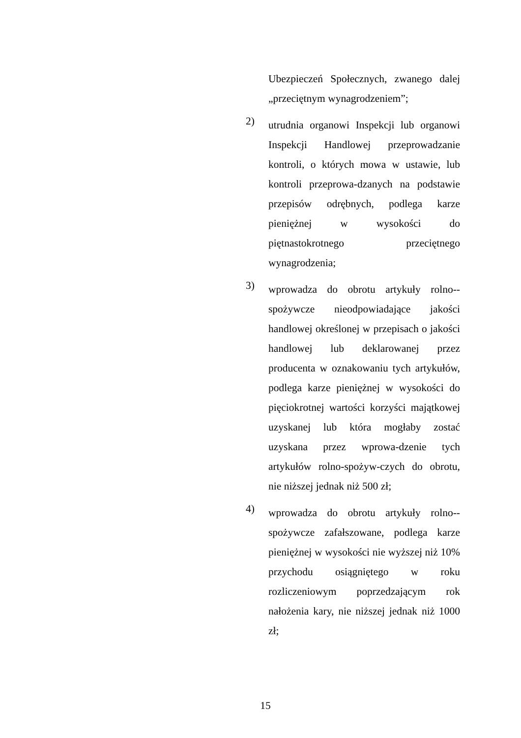Ubezpieczeń Społecznych, zwanego dalej „przeciętnym wynagrodzeniem”;
2)
utrudnia organowi Inspekcji lub organowi Inspekcji Handlowej przeprowadzanie kontroli, o których mowa w ustawie, lub kontroli przeprowa-dzanych na podstawie przepisów odrębnych, podlega karze pieniężnej w wysokości do piętnastokrotnego przeciętnego wynagrodzenia;
3)
wprowadza do obrotu artykuły rolno--spożywcze nieodpowiadające jakości handlowej określonej w przepisach o jakości handlowej lub deklarowanej przez producenta w oznakowaniu tych artykułów, podlega karze pieniężnej w wysokości do pięciokrotnej wartości korzyści majątkowej uzyskanej lub która mogłaby zostać uzyskana przez wprowa-dzenie tych artykułów rolno-spożyw-czych do obrotu, nie niższej jednak niż 500 zł;
4)
wprowadza do obrotu artykuły rolno--spożywcze zafałszowane, podlega karze pieniężnej w wysokości nie wyższej niż 10% przychodu osiągniętego w roku rozliczeniowym poprzedzającym rok nałożenia kary, nie niższej jednak niż 1000 zł;
15